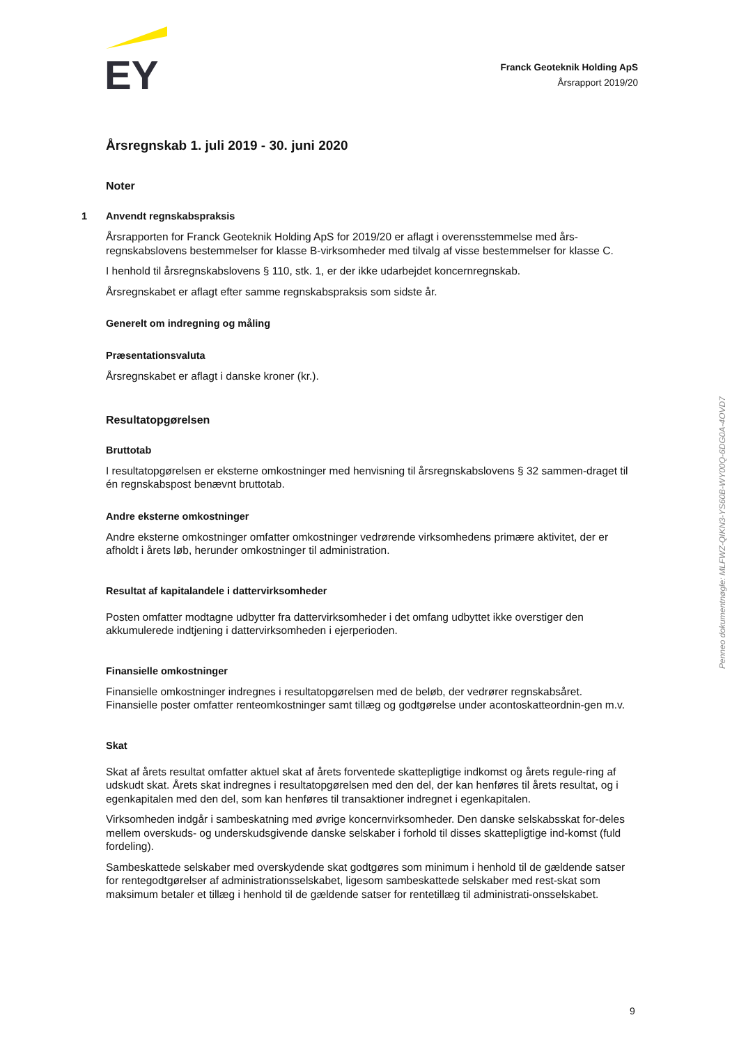EY
Franck Geoteknik Holding ApS
Årsrapport 2019/20
Årsregnskab 1. juli 2019 - 30. juni 2020
Noter
1 Anvendt regnskabspraksis
Årsrapporten for Franck Geoteknik Holding ApS for 2019/20 er aflagt i overensstemmelse med års-regnskabslovens bestemmelser for klasse B-virksomheder med tilvalg af visse bestemmelser for klasse C.
I henhold til årsregnskabslovens § 110, stk. 1, er der ikke udarbejdet koncernregnskab.
Årsregnskabet er aflagt efter samme regnskabspraksis som sidste år.
Generelt om indregning og måling
Præsentationsvaluta
Årsregnskabet er aflagt i danske kroner (kr.).
Resultatopgørelsen
Bruttotab
I resultatopgørelsen er eksterne omkostninger med henvisning til årsregnskabslovens § 32 sammen-draget til én regnskabspost benævnt bruttotab.
Andre eksterne omkostninger
Andre eksterne omkostninger omfatter omkostninger vedrørende virksomhedens primære aktivitet, der er afholdt i årets løb, herunder omkostninger til administration.
Resultat af kapitalandele i dattervirksomheder
Posten omfatter modtagne udbytter fra dattervirksomheder i det omfang udbyttet ikke overstiger den akkumulerede indtjening i dattervirksomheden i ejerperioden.
Finansielle omkostninger
Finansielle omkostninger indregnes i resultatopgørelsen med de beløb, der vedrører regnskabsåret. Finansielle poster omfatter renteomkostninger samt tillæg og godtgørelse under acontoskatteordnin-gen m.v.
Skat
Skat af årets resultat omfatter aktuel skat af årets forventede skattepligtige indkomst og årets regule-ring af udskudt skat. Årets skat indregnes i resultatopgørelsen med den del, der kan henføres til årets resultat, og i egenkapitalen med den del, som kan henføres til transaktioner indregnet i egenkapitalen.
Virksomheden indgår i sambeskatning med øvrige koncernvirksomheder. Den danske selskabsskat for-deles mellem overskuds- og underskudsgivende danske selskaber i forhold til disses skattepligtige ind-komst (fuld fordeling).
Sambeskattede selskaber med overskydende skat godtgøres som minimum i henhold til de gældende satser for rentegodtgørelser af administrationsselskabet, ligesom sambeskattede selskaber med rest-skat som maksimum betaler et tillæg i henhold til de gældende satser for rentetillæg til administrati-onsselskabet.
Penneo dokumentnøgle: MLFWZ-QIKN3-YS60B-WY00Q-6DG0A-4OVD7
9